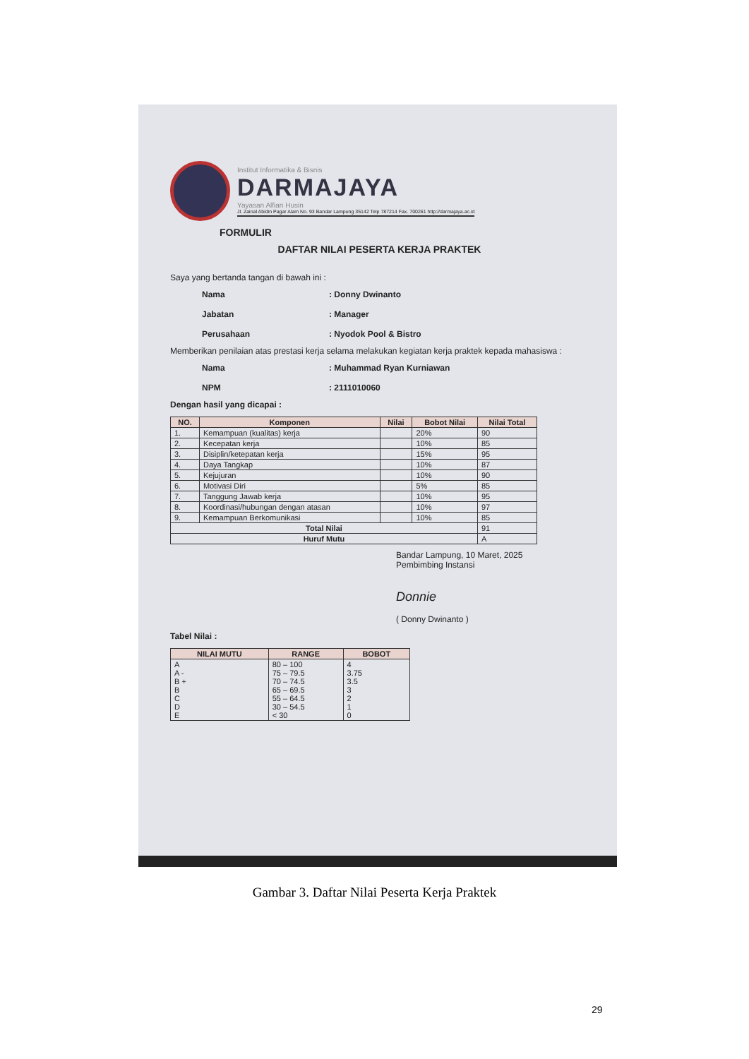Institut Informatika & Bisnis
DARMAJAYA
Yayasan Alfian Husin
Jl. Zainal Abidin Pagar Alam No. 93 Bandar Lampung 35142 Telp 787214 Fax. 700261 http://darmajaya.ac.id
FORMULIR
DAFTAR NILAI PESERTA KERJA PRAKTEK
Saya yang bertanda tangan di bawah ini :
Nama: Donny Dwinanto Jabatan: Manager Perusahaan: Nyodok Pool & Bistro
Memberikan penilaian atas prestasi kerja selama melakukan kegiatan kerja praktek kepada mahasiswa :
Nama: Muhammad Ryan Kurniawan NPM: 2111010060
Dengan hasil yang dicapai :
| NO. | Komponen | Nilai | Bobot Nilai | Nilai Total |
| --- | --- | --- | --- | --- |
| 1. | Kemampuan (kualitas) kerja | | 20% | 90 |
| 2. | Kecepatan kerja | | 10% | 85 |
| 3. | Disiplin/ketepatan kerja | | 15% | 95 |
| 4. | Daya Tangkap | | 10% | 87 |
| 5. | Kejujuran | | 10% | 90 |
| 6. | Motivasi Diri | | 5% | 85 |
| 7. | Tanggung Jawab kerja | | 10% | 95 |
| 8. | Koordinasi/hubungan dengan atasan | | 10% | 97 |
| 9. | Kemampuan Berkomunikasi | | 10% | 85 |
| Total Nilai | | | | 91 |
| Huruf Mutu | | | | A |
Bandar Lampung, 10 Maret, 2025
Pembimbing Instansi
Donnie
( Donny Dwinanto )
Tabel Nilai :
| NILAI MUTU | RANGE | BOBOT |
| --- | --- | --- |
| A A - B + B C D E | 80 – 100 75 – 79.5 70 – 74.5 65 – 69.5 55 – 64.5 30 – 54.5 < 30 | 4 3.75 3.5 3 2 1 0 |
Gambar 3. Daftar Nilai Peserta Kerja Praktek
29